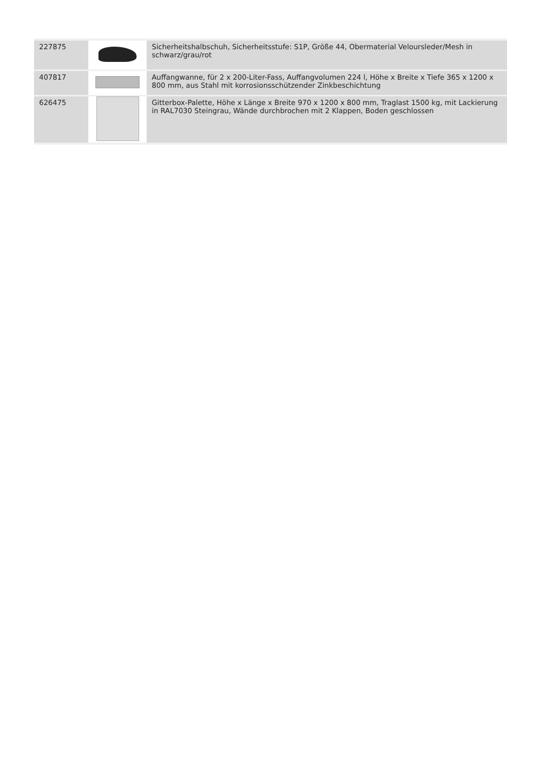| 227875 | | Sicherheitshalbschuh, Sicherheitsstufe: S1P, Größe 44, Obermaterial Veloursleder/Mesh in schwarz/grau/rot |
| 407817 | | Auffangwanne, für 2 x 200-Liter-Fass, Auffangvolumen 224 l, Höhe x Breite x Tiefe 365 x 1200 x 800 mm, aus Stahl mit korrosionsschützender Zinkbeschichtung |
| 626475 | | Gitterbox-Palette, Höhe x Länge x Breite 970 x 1200 x 800 mm, Traglast 1500 kg, mit Lackierung in RAL7030 Steingrau, Wände durchbrochen mit 2 Klappen, Boden geschlossen |